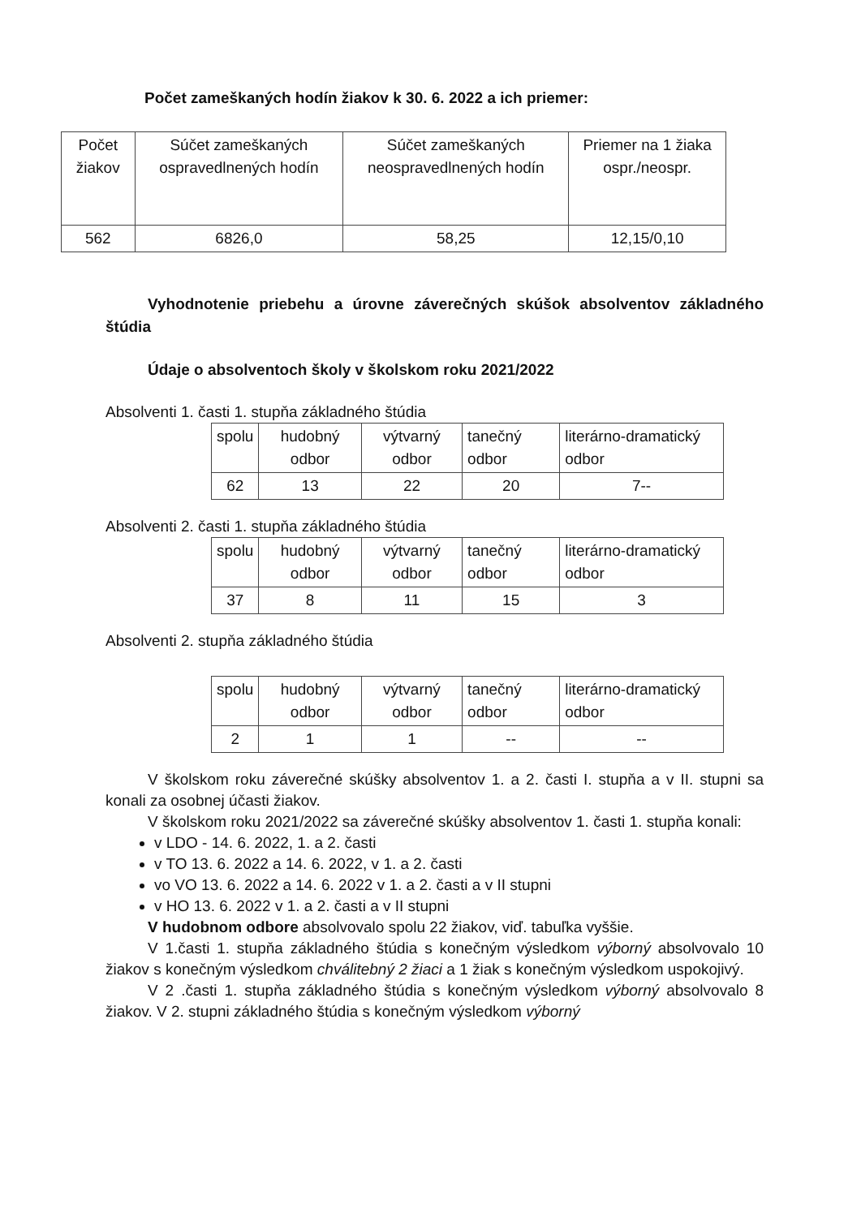Počet zameškaných hodín žiakov k 30. 6. 2022 a ich priemer:
| Počet žiakov | Súčet zameškaných ospravedlnených hodín | Súčet zameškaných neospravedlnených hodín | Priemer na 1 žiaka ospr./neospr. |
| --- | --- | --- | --- |
| 562 | 6826,0 | 58,25 | 12,15/0,10 |
Vyhodnotenie priebehu a úrovne záverečných skúšok absolventov základného štúdia
Údaje o absolventoch školy v školskom roku 2021/2022
Absolventi 1. časti 1. stupňa základného štúdia
| spolu | hudobný odbor | výtvarný odbor | tanečný odbor | literárno-dramatický odbor |
| --- | --- | --- | --- | --- |
| 62 | 13 | 22 | 20 | 7-- |
Absolventi 2. časti 1. stupňa základného štúdia
| spolu | hudobný odbor | výtvarný odbor | tanečný odbor | literárno-dramatický odbor |
| --- | --- | --- | --- | --- |
| 37 | 8 | 11 | 15 | 3 |
Absolventi 2. stupňa základného štúdia
| spolu | hudobný odbor | výtvarný odbor | tanečný odbor | literárno-dramatický odbor |
| --- | --- | --- | --- | --- |
| 2 | 1 | 1 | -- | -- |
V školskom roku záverečné skúšky absolventov 1. a 2. časti I. stupňa a v II. stupni sa konali za osobnej účasti žiakov.
V školskom roku 2021/2022 sa záverečné skúšky absolventov 1. časti 1. stupňa konali:
v LDO - 14. 6. 2022, 1. a 2. časti
v TO 13. 6. 2022 a 14. 6. 2022, v 1. a 2. časti
vo VO 13. 6. 2022 a 14. 6. 2022 v 1. a 2. časti a v II stupni
v HO 13. 6. 2022 v 1. a 2. časti a v II stupni
V hudobnom odbore absolvovalo spolu 22 žiakov, viď. tabuľka vyššie.
V 1.časti 1. stupňa základného štúdia s konečným výsledkom výborný absolvovalo 10 žiakov s konečným výsledkom chválitebný 2 žiaci a 1 žiak s konečným výsledkom uspokojivý.
V 2 .časti 1. stupňa základného štúdia s konečným výsledkom výborný absolvovalo 8 žiakov. V 2. stupni základného štúdia s konečným výsledkom výborný